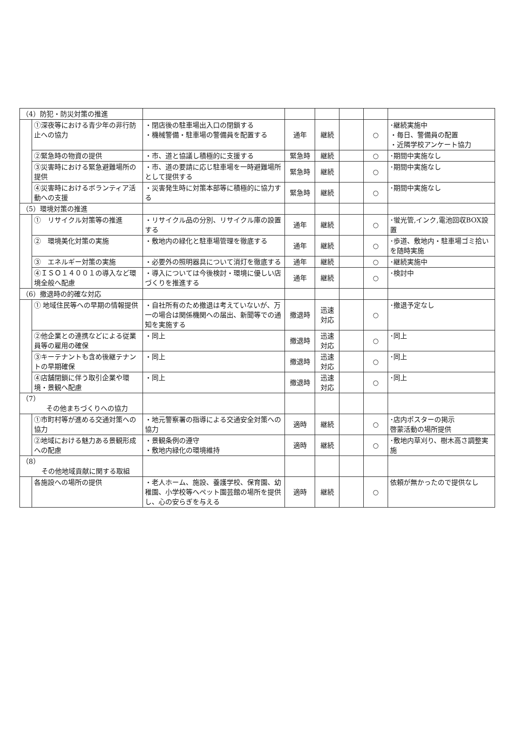| （4）防犯・防災対策の推進 | | | | | | | |
| | ①深夜等における青少年の非行防止への協力 | ・閉店後の駐車場出入口の閉鎖する ・機械警備・駐車場の警備員を配置する | 通年 | 継続 | | ○ | ･継続実施中 ・毎日、警備員の配置 ・近隣学校アンケート協力 |
| | ②緊急時の物資の提供 | ・市、道と協議し積極的に支援する | 緊急時 | 継続 | | ○ | ･期間中実施なし |
| | ③災害時における緊急避難場所の提供 | ・市、道の要請に応じ駐車場を一時避難場所として提供する | 緊急時 | 継続 | | ○ | ･期間中実施なし |
| | ④災害時におけるボランティア活動への支援 | ・災害発生時に対策本部等に積極的に協力する | 緊急時 | 継続 | | ○ | ･期間中実施なし |
| （5）環境対策の推進 | | | | | | | |
| | ① リサイクル対策等の推進 | ・リサイクル品の分別、リサイクル庫の設置する | 通年 | 継続 | | ○ | ･蛍光管,インク,電池回収BOX設置 |
| | ② 環境美化対策の実施 | ・敷地内の緑化と駐車場管理を徹底する | 通年 | 継続 | | ○ | ･歩道、敷地内・駐車場ゴミ拾いを随時実施 |
| | ③ エネルギー対策の実施 | ・必要外の照明器具について消灯を徹底する | 通年 | 継続 | | ○ | ･継続実施中 |
| | ④ＩＳＯ１４００１の導入など環境全般へ配慮 | ・導入については今後検討・環境に優しい店づくりを推進する | 通年 | 継続 | | ○ | ･検討中 |
| （6）撤退時の的確な対応 | | | | | | | |
| | ① 地域住民等への早期の情報提供 | ・自社所有のため撤退は考えていないが、万一の場合は関係機関への届出、新聞等での通知を実施する | 撤退時 | 迅速 対応 | | ○ | ･撤退予定なし |
| | ②他企業との連携などによる従業員等の雇用の確保 | ・同上 | 撤退時 | 迅速 対応 | | ○ | ･同上 |
| | ③キーテナントも含め後継テナントの早期確保 | ・同上 | 撤退時 | 迅速 対応 | | ○ | ･同上 |
| | ④店舗閉鎖に伴う取引企業や環境・景観へ配慮 | ・同上 | 撤退時 | 迅速 対応 | | ○ | ･同上 |
| （7） その他まちづくりへの協力 | | | | | | | |
| | ①市町村等が進める交通対策への協力 | ・地元警察署の指導による交通安全対策への協力 | 適時 | 継続 | | ○ | ･店内ポスターの掲示 啓蒙活動の場所提供 |
| | ②地域における魅力ある景観形成への配慮 | ・景観条例の遵守 ・敷地内緑化の環境維持 | 適時 | 継続 | | ○ | ･敷地内草刈り、樹木高さ調整実施 |
| （8） その他地域貢献に関する取組 | | | | | | | |
| | 各施設への場所の提供 | ・老人ホーム、施設、養護学校、保育園、幼稚園、小学校等へペット園芸館の場所を提供し、心の安らぎを与える | 適時 | 継続 | | ○ | 依頼が無かったので提供なし |